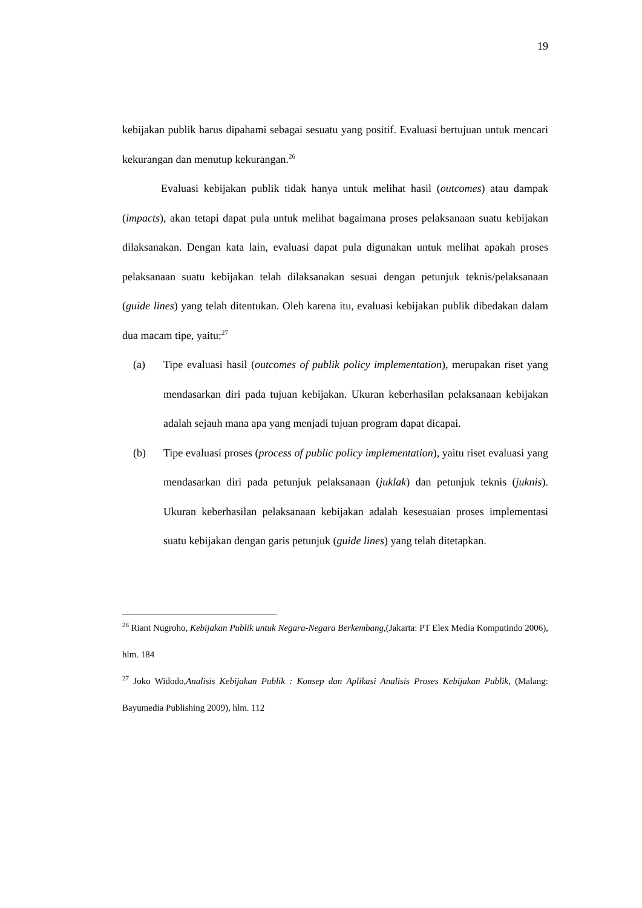19
kebijakan publik harus dipahami sebagai sesuatu yang positif. Evaluasi bertujuan untuk mencari kekurangan dan menutup kekurangan.<sup>26</sup>
Evaluasi kebijakan publik tidak hanya untuk melihat hasil (outcomes) atau dampak (impacts), akan tetapi dapat pula untuk melihat bagaimana proses pelaksanaan suatu kebijakan dilaksanakan. Dengan kata lain, evaluasi dapat pula digunakan untuk melihat apakah proses pelaksanaan suatu kebijakan telah dilaksanakan sesuai dengan petunjuk teknis/pelaksanaan (guide lines) yang telah ditentukan. Oleh karena itu, evaluasi kebijakan publik dibedakan dalam dua macam tipe, yaitu:<sup>27</sup>
(a) Tipe evaluasi hasil (outcomes of publik policy implementation), merupakan riset yang mendasarkan diri pada tujuan kebijakan. Ukuran keberhasilan pelaksanaan kebijakan adalah sejauh mana apa yang menjadi tujuan program dapat dicapai.
(b) Tipe evaluasi proses (process of public policy implementation), yaitu riset evaluasi yang mendasarkan diri pada petunjuk pelaksanaan (juklak) dan petunjuk teknis (juknis). Ukuran keberhasilan pelaksanaan kebijakan adalah kesesuaian proses implementasi suatu kebijakan dengan garis petunjuk (guide lines) yang telah ditetapkan.
<sup>26</sup> Riant Nugroho, Kebijakan Publik untuk Negara-Negara Berkembang,(Jakarta: PT Elex Media Komputindo 2006), hlm. 184
<sup>27</sup> Joko Widodo,Analisis Kebijakan Publik : Konsep dan Aplikasi Analisis Proses Kebijakan Publik, (Malang: Bayumedia Publishing 2009), hlm. 112